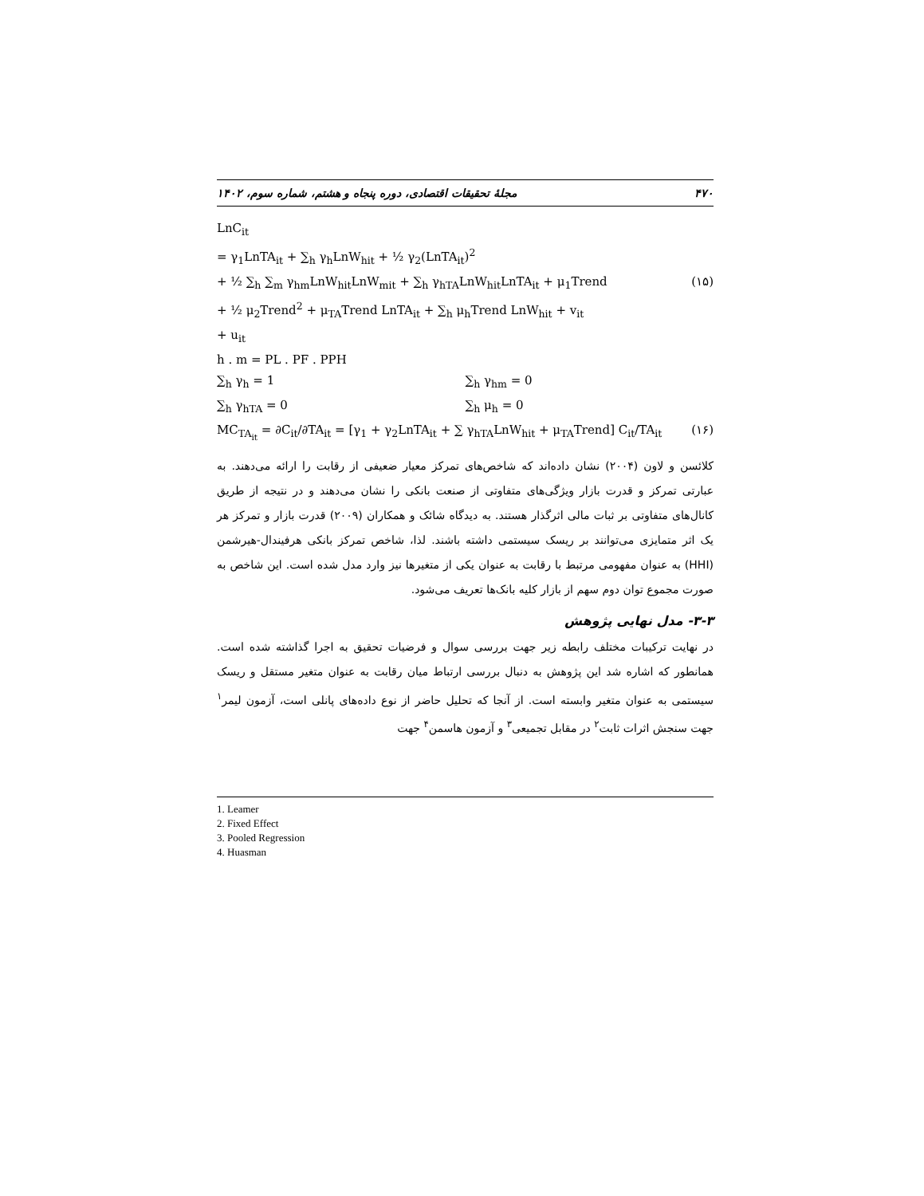۴۷۰ مجلهٔ تحقیقات اقتصادی، دوره پنجاه و هشتم، شماره سوم، ۱۴۰۲
LnC<sub>it</sub>
= γ<sub>1</sub>LnTA<sub>it</sub> + ∑<sub>h</sub> γ<sub>h</sub>LnW<sub>hit</sub> + ½ γ<sub>2</sub>(LnTA<sub>it</sub>)<sup>2</sup>
+ ½ ∑<sub>h</sub> ∑<sub>m</sub> γ<sub>hm</sub>LnW<sub>hit</sub>LnW<sub>mit</sub> + ∑<sub>h</sub> γ<sub>hTA</sub>LnW<sub>hit</sub>LnTA<sub>it</sub> + μ<sub>1</sub>Trend (۱۵)
+ ½ μ<sub>2</sub>Trend<sup>2</sup> + μ<sub>TA</sub>Trend LnTA<sub>it</sub> + ∑<sub>h</sub> μ<sub>h</sub>Trend LnW<sub>hit</sub> + v<sub>it</sub>
+ u<sub>it</sub>
h . m = PL . PF . PPH
∑<sub>h</sub> γ<sub>h</sub> = 1 ∑<sub>h</sub> γ<sub>hm</sub> = 0
∑<sub>h</sub> γ<sub>hTA</sub> = 0 ∑<sub>h</sub> μ<sub>h</sub> = 0
MC<sub>TA<sub>it</sub></sub> = ∂C<sub>it</sub>/∂TA<sub>it</sub> = [γ<sub>1</sub> + γ<sub>2</sub>LnTA<sub>it</sub> + ∑ γ<sub>hTA</sub>LnW<sub>hit</sub> + μ<sub>TA</sub>Trend] C<sub>it</sub>/TA<sub>it</sub> (۱۶)
کلائسن و لاون (۲۰۰۴) نشان داده‌اند که شاخص‌های تمرکز معیار ضعیفی از رقابت را ارائه می‌دهند. به عبارتی تمرکز و قدرت بازار ویژگی‌های متفاوتی از صنعت بانکی را نشان می‌دهند و در نتیجه از طریق کانال‌های متفاوتی بر ثبات مالی اثرگذار هستند. به دیدگاه شائک و همکاران (۲۰۰۹) قدرت بازار و تمرکز هر یک اثر متمایزی می‌توانند بر ریسک سیستمی داشته باشند. لذا، شاخص تمرکز بانکی هرفیندال-هیرشمن (HHI) به عنوان مفهومی مرتبط با رقابت به عنوان یکی از متغیرها نیز وارد مدل شده است. این شاخص به صورت مجموع توان دوم سهم از بازار کلیه بانک‌ها تعریف می‌شود.
۳-۳- مدل نهایی پژوهش
در نهایت ترکیبات مختلف رابطه زیر جهت بررسی سوال و فرضیات تحقیق به اجرا گذاشته شده است. همانطور که اشاره شد این پژوهش به دنبال بررسی ارتباط میان رقابت به عنوان متغیر مستقل و ریسک سیستمی به عنوان متغیر وابسته است. از آنجا که تحلیل حاضر از نوع داده‌های پانلی است، آزمون لیمر<sup>۱</sup> جهت سنجش اثرات ثابت<sup>۲</sup> در مقابل تجمیعی<sup>۳</sup> و آزمون هاسمن<sup>۴</sup> جهت
1. Leamer
2. Fixed Effect
3. Pooled Regression
4. Huasman